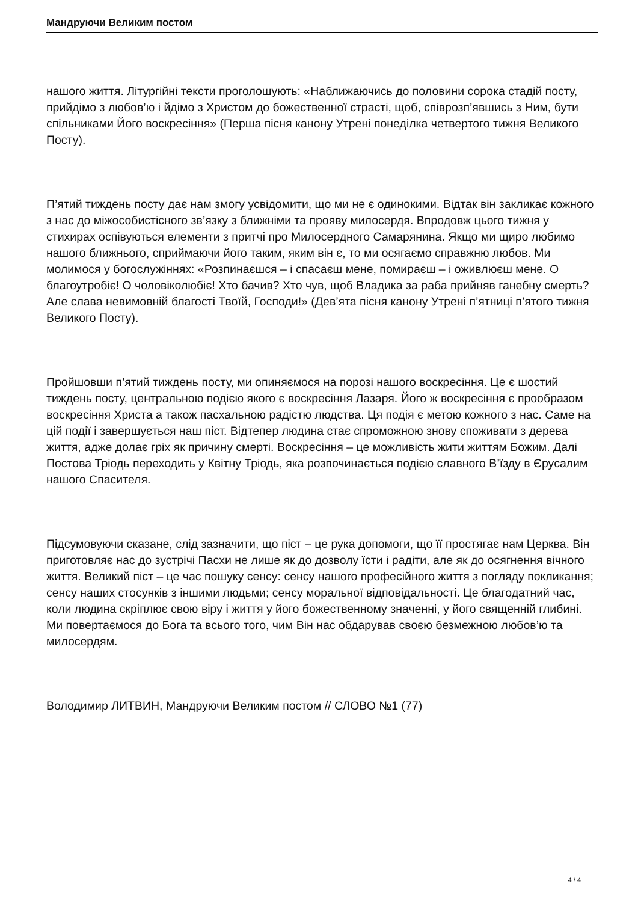Мандруючи Великим постом
нашого життя. Літургійні тексти проголошують: «Наближаючись до половини сорока стадій посту, прийдімо з любов’ю і йдімо з Христом до божественної страсті, щоб, співрозп’явшись з Ним, бути спільниками Його воскресіння» (Перша пісня канону Утрені понеділка четвертого тижня Великого Посту).
П’ятий тиждень посту дає нам змогу усвідомити, що ми не є одинокими. Відтак він закликає кожного з нас до міжособистісного зв’язку з ближніми та прояву милосердя. Впродовж цього тижня у стихирах оспівуються елементи з притчі про Милосердного Самарянина. Якщо ми щиро любимо нашого ближнього, сприймаючи його таким, яким він є, то ми осягаємо справжню любов. Ми молимося у богослужіннях: «Розпинаєшся – і спасаєш мене, помираєш – і оживлюєш мене. О благоутробіє! О чоловіколюбіє! Хто бачив? Хто чув, щоб Владика за раба прийняв ганебну смерть? Але слава невимовній благості Твоїй, Господи!» (Дев’ята пісня канону Утрені п’ятниці п’ятого тижня Великого Посту).
Пройшовши п’ятий тиждень посту, ми опиняємося на порозі нашого воскресіння. Це є шостий тиждень посту, центральною подією якого є воскресіння Лазаря. Його ж воскресіння є прообразом воскресіння Христа а також пасхальною радістю людства. Ця подія є метою кожного з нас. Саме на цій події і завершується наш піст. Відтепер людина стає спроможною знову споживати з дерева життя, адже долає гріх як причину смерті. Воскресіння – це можливість жити життям Божим. Далі Постова Тріодь переходить у Квітну Тріодь, яка розпочинається подією славного В’їзду в Єрусалим нашого Спасителя.
Підсумовуючи сказане, слід зазначити, що піст – це рука допомоги, що її простягає нам Церква. Він приготовляє нас до зустрічі Пасхи не лише як до дозволу їсти і радіти, але як до осягнення вічного життя. Великий піст – це час пошуку сенсу: сенсу нашого професійного життя з погляду покликання; сенсу наших стосунків з іншими людьми; сенсу моральної відповідальності. Це благодатний час, коли людина скріплює свою віру і життя у його божественному значенні, у його священній глибині. Ми повертаємося до Бога та всього того, чим Він нас обдарував своєю безмежною любов’ю та милосердям.
Володимир ЛИТВИН, Мандруючи Великим постом // СЛОВО №1 (77)
4 / 4